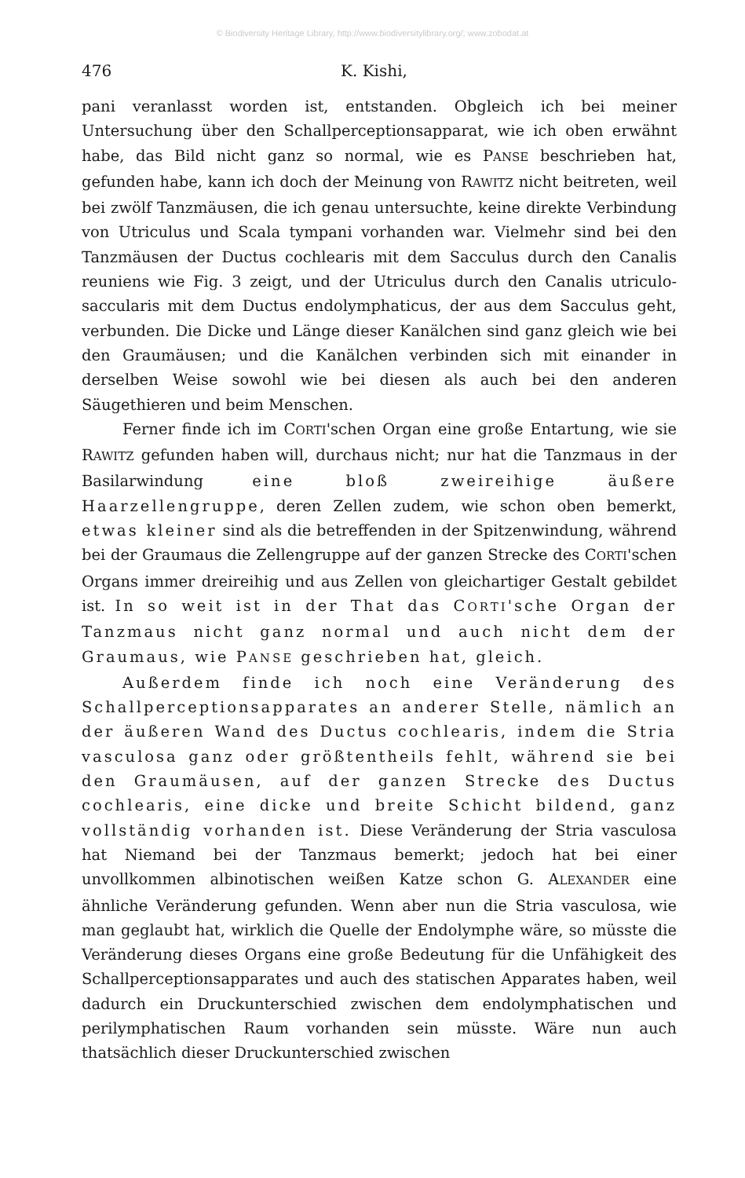© Biodiversity Heritage Library, http://www.biodiversitylibrary.org/; www.zobodat.at
476 K. Kishi,
pani veranlasst worden ist, entstanden. Obgleich ich bei meiner Untersuchung über den Schallperceptionsapparat, wie ich oben erwähnt habe, das Bild nicht ganz so normal, wie es PANSE beschrieben hat, gefunden habe, kann ich doch der Meinung von RAWITZ nicht beitreten, weil bei zwölf Tanzmäusen, die ich genau untersuchte, keine direkte Verbindung von Utriculus und Scala tympani vorhanden war. Vielmehr sind bei den Tanzmäusen der Ductus cochlearis mit dem Sacculus durch den Canalis reuniens wie Fig. 3 zeigt, und der Utriculus durch den Canalis utriculo-saccularis mit dem Ductus endolymphaticus, der aus dem Sacculus geht, verbunden. Die Dicke und Länge dieser Kanälchen sind ganz gleich wie bei den Graumäusen; und die Kanälchen verbinden sich mit einander in derselben Weise sowohl wie bei diesen als auch bei den anderen Säugethieren und beim Menschen.
Ferner finde ich im CORTI'schen Organ eine große Entartung, wie sie RAWITZ gefunden haben will, durchaus nicht; nur hat die Tanzmaus in der Basilarwindung eine bloß zweireihige äußere Haarzellengruppe, deren Zellen zudem, wie schon oben bemerkt, etwas kleiner sind als die betreffenden in der Spitzenwindung, während bei der Graumaus die Zellengruppe auf der ganzen Strecke des CORTI'schen Organs immer dreireihig und aus Zellen von gleichartiger Gestalt gebildet ist. In so weit ist in der That das CORTI'sche Organ der Tanzmaus nicht ganz normal und auch nicht dem der Graumaus, wie PANSE geschrieben hat, gleich.
Außerdem finde ich noch eine Veränderung des Schallperceptionsapparates an anderer Stelle, nämlich an der äußeren Wand des Ductus cochlearis, indem die Stria vasculosa ganz oder größtentheils fehlt, während sie bei den Graumäusen, auf der ganzen Strecke des Ductus cochlearis, eine dicke und breite Schicht bildend, ganz vollständig vorhanden ist. Diese Veränderung der Stria vasculosa hat Niemand bei der Tanzmaus bemerkt; jedoch hat bei einer unvollkommen albinotischen weißen Katze schon G. ALEXANDER eine ähnliche Veränderung gefunden. Wenn aber nun die Stria vasculosa, wie man geglaubt hat, wirklich die Quelle der Endolymphe wäre, so müsste die Veränderung dieses Organs eine große Bedeutung für die Unfähigkeit des Schallperceptionsapparates und auch des statischen Apparates haben, weil dadurch ein Druckunterschied zwischen dem endolymphatischen und perilymphatischen Raum vorhanden sein müsste. Wäre nun auch thatsächlich dieser Druckunterschied zwischen